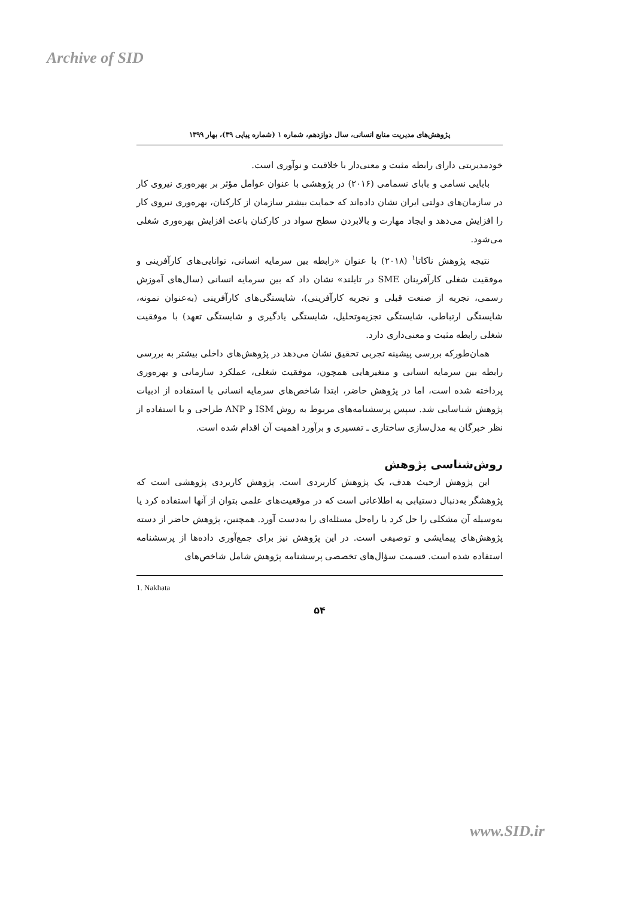Archive of SID
پژوهش‌های مدیریت منابع انسانی، سال دوازدهم، شماره ۱ (شماره پیاپی ۳۹)، بهار ۱۳۹۹
خودمدیریتی دارای رابطه مثبت و معنی‌دار با خلاقیت و نوآوری است.
بابایی نسامی و بابای نسمامی (۲۰۱۶) در پژوهشی با عنوان عوامل مؤثر بر بهره‌وری نیروی کار در سازمان‌های دولتی ایران نشان داده‌اند که حمایت بیشتر سازمان از کارکنان، بهره‌وری نیروی کار را افزایش می‌دهد و ایجاد مهارت و بالابردن سطح سواد در کارکنان باعث افزایش بهره‌وری شغلی می‌شود.
نتیجه پژوهش ناکاتا<sup>۱</sup> (۲۰۱۸) با عنوان «رابطه بین سرمایه انسانی، توانایی‌های کارآفرینی و موفقیت شغلی کارآفرینان SME در تایلند» نشان داد که بین سرمایه انسانی (سال‌های آموزش رسمی، تجربه از صنعت قبلی و تجربه کارآفرینی)، شایستگی‌های کارآفرینی (به‌عنوان نمونه، شایستگی ارتباطی، شایستگی تجزیه‌وتحلیل، شایستگی یادگیری و شایستگی تعهد) با موفقیت شغلی رابطه مثبت و معنی‌داری دارد.
همان‌طورکه بررسی پیشینه تجربی تحقیق نشان می‌دهد در پژوهش‌های داخلی بیشتر به بررسی رابطه بین سرمایه انسانی و متغیرهایی همچون، موفقیت شغلی، عملکرد سازمانی و بهره‌وری پرداخته شده است، اما در پژوهش حاضر، ابتدا شاخص‌های سرمایه انسانی با استفاده از ادبیات پژوهش شناسایی شد. سپس پرسشنامه‌های مربوط به روش ISM و ANP طراحی و با استفاده از نظر خبرگان به مدل‌سازی ساختاری ـ تفسیری و برآورد اهمیت آن اقدام شده است.
روش‌شناسی پژوهش
این پژوهش ازحیث هدف، یک پژوهش کاربردی است. پژوهش کاربردی پژوهشی است که پژوهشگر به‌دنبال دستیابی به اطلاعاتی است که در موقعیت‌های علمی بتوان از آنها استفاده کرد یا به‌وسیله آن مشکلی را حل کرد یا راه‌حل مسئله‌ای را به‌دست آورد. همچنین، پژوهش حاضر از دسته پژوهش‌های پیمایشی و توصیفی است. در این پژوهش نیز برای جمع‌آوری داده‌ها از پرسشنامه استفاده شده است. قسمت سؤال‌های تخصصی پرسشنامه پژوهش شامل شاخص‌های
1. Nakhata
۵۴
www.SID.ir